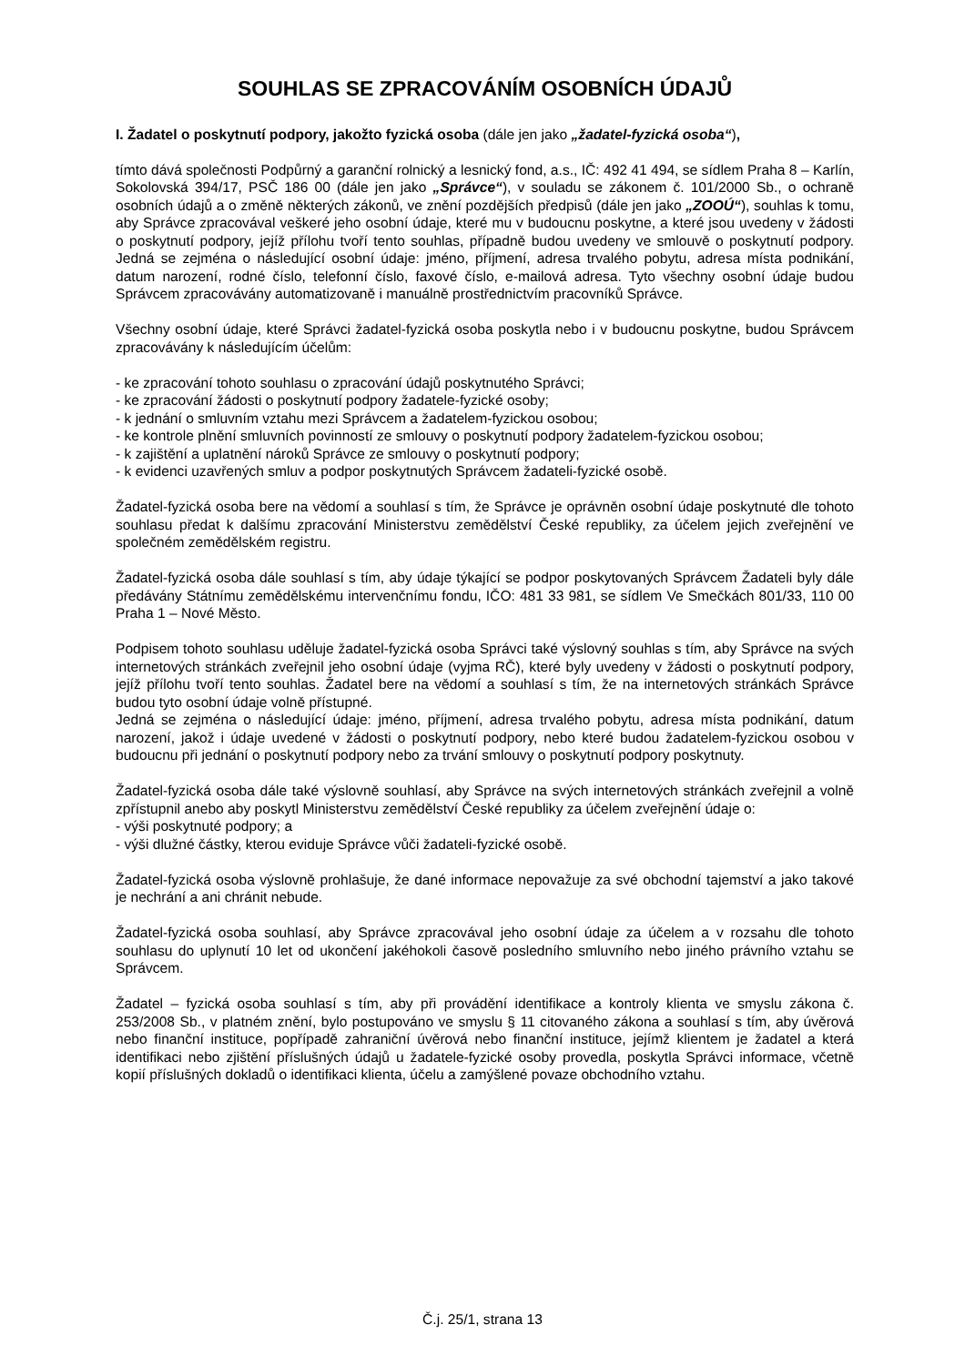SOUHLAS SE ZPRACOVÁNÍM OSOBNÍCH ÚDAJŮ
I. Žadatel o poskytnutí podpory, jakožto fyzická osoba (dále jen jako „žadatel-fyzická osoba“),
tímto dává společnosti Podpůrný a garanční rolnický a lesnický fond, a.s., IČ: 492 41 494, se sídlem Praha 8 – Karlín, Sokolovská 394/17, PSČ 186 00 (dále jen jako „Správce“), v souladu se zákonem č. 101/2000 Sb., o ochraně osobních údajů a o změně některých zákonů, ve znění pozdějších předpisů (dále jen jako „ZOOÚ“), souhlas k tomu, aby Správce zpracovával veškeré jeho osobní údaje, které mu v budoucnu poskytne, a které jsou uvedeny v žádosti o poskytnutí podpory, jejíž přílohu tvoří tento souhlas, případně budou uvedeny ve smlouvě o poskytnutí podpory. Jedná se zejména o následující osobní údaje: jméno, příjmení, adresa trvalého pobytu, adresa místa podnikání, datum narození, rodné číslo, telefonní číslo, faxové číslo, e-mailová adresa. Tyto všechny osobní údaje budou Správcem zpracovávány automatizovaně i manuálně prostřednictvím pracovníků Správce.
Všechny osobní údaje, které Správci žadatel-fyzická osoba poskytla nebo i v budoucnu poskytne, budou Správcem zpracovávány k následujícím účelům:
- ke zpracování tohoto souhlasu o zpracování údajů poskytnutého Správci;
- ke zpracování žádosti o poskytnutí podpory žadatele-fyzické osoby;
- k jednání o smluvním vztahu mezi Správcem a žadatelem-fyzickou osobou;
- ke kontrole plnění smluvních povinností ze smlouvy o poskytnutí podpory žadatelem-fyzickou osobou;
- k zajištění a uplatnění nároků Správce ze smlouvy o poskytnutí podpory;
- k evidenci uzavřených smluv a podpor poskytnutých Správcem žadateli-fyzické osobě.
Žadatel-fyzická osoba bere na vědomí a souhlasí s tím, že Správce je oprávněn osobní údaje poskytnuté dle tohoto souhlasu předat k dalšímu zpracování Ministerstvu zemědělství České republiky, za účelem jejich zveřejnění ve společném zemědělském registru.
Žadatel-fyzická osoba dále souhlasí s tím, aby údaje týkající se podpor poskytovaných Správcem Žadateli byly dále předávány Státnímu zemědělskému intervenčnímu fondu, IČO: 481 33 981, se sídlem Ve Smečkách 801/33, 110 00 Praha 1 – Nové Město.
Podpisem tohoto souhlasu uděluje žadatel-fyzická osoba Správci také výslovný souhlas s tím, aby Správce na svých internetových stránkách zveřejnil jeho osobní údaje (vyjma RČ), které byly uvedeny v žádosti o poskytnutí podpory, jejíž přílohu tvoří tento souhlas. Žadatel bere na vědomí a souhlasí s tím, že na internetových stránkách Správce budou tyto osobní údaje volně přístupné.
Jedná se zejména o následující údaje: jméno, příjmení, adresa trvalého pobytu, adresa místa podnikání, datum narození, jakož i údaje uvedené v žádosti o poskytnutí podpory, nebo které budou žadatelem-fyzickou osobou v budoucnu při jednání o poskytnutí podpory nebo za trvání smlouvy o poskytnutí podpory poskytnuty.
Žadatel-fyzická osoba dále také výslovně souhlasí, aby Správce na svých internetových stránkách zveřejnil a volně zpřístupnil anebo aby poskytl Ministerstvu zemědělství České republiky za účelem zveřejnění údaje o:
- výši poskytnuté podpory; a
- výši dlužné částky, kterou eviduje Správce vůči žadateli-fyzické osobě.
Žadatel-fyzická osoba výslovně prohlašuje, že dané informace nepovažuje za své obchodní tajemství a jako takové je nechrání a ani chránit nebude.
Žadatel-fyzická osoba souhlasí, aby Správce zpracovával jeho osobní údaje za účelem a v rozsahu dle tohoto souhlasu do uplynutí 10 let od ukončení jakéhokoli časově posledního smluvního nebo jiného právního vztahu se Správcem.
Žadatel – fyzická osoba souhlasí s tím, aby při provádění identifikace a kontroly klienta ve smyslu zákona č. 253/2008 Sb., v platném znění, bylo postupováno ve smyslu § 11 citovaného zákona a souhlasí s tím, aby úvěrová nebo finanční instituce, popřípadě zahraniční úvěrová nebo finanční instituce, jejímž klientem je žadatel a která identifikaci nebo zjištění příslušných údajů u žadatele-fyzické osoby provedla, poskytla Správci informace, včetně kopií příslušných dokladů o identifikaci klienta, účelu a zamýšlené povaze obchodního vztahu.
Č.j. 25/1, strana 13